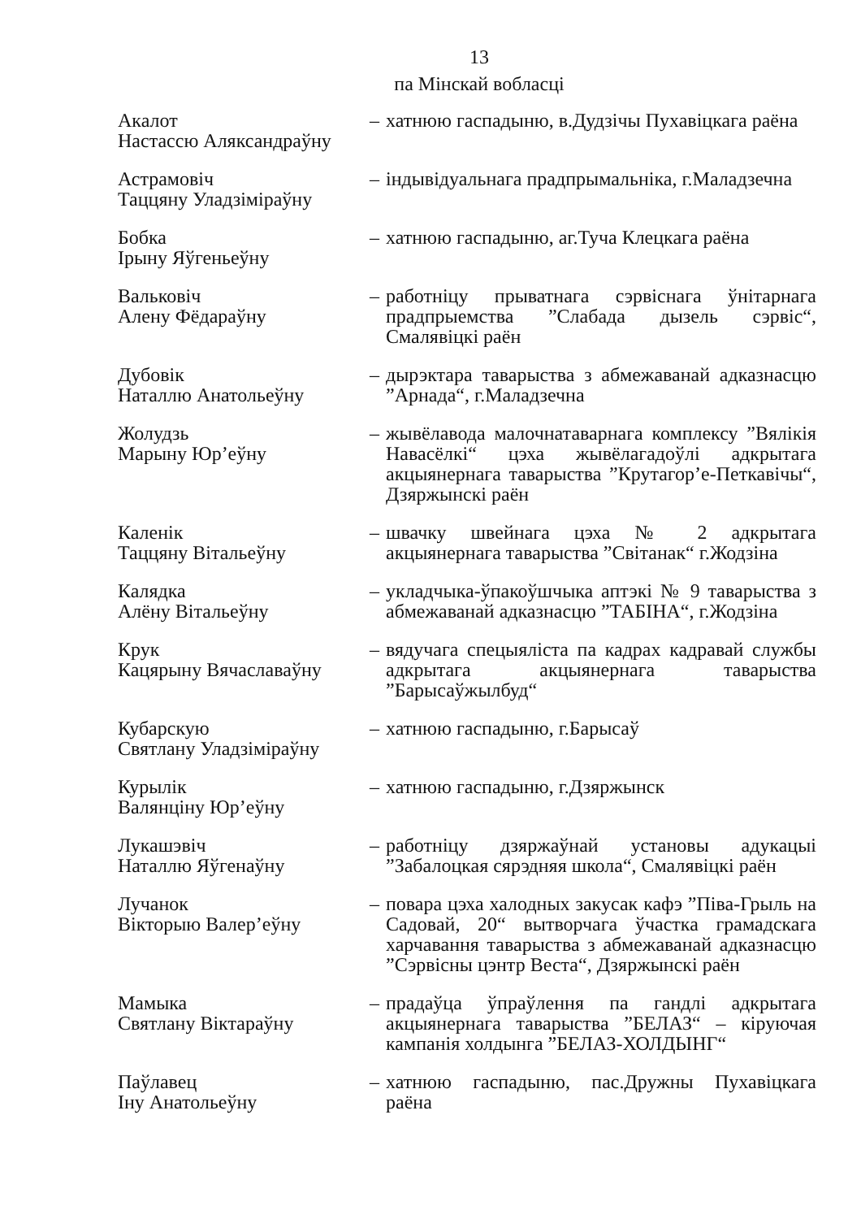13
па Мінскай вобласці
Акалот
Настассю Аляксандраўну
– хатнюю гаспадыню, в.Дудзічы Пухавіцкага раёна
Астрамовіч
Таццяну Уладзіміраўну
– індывідуальнага прадпрымальніка, г.Маладзечна
Бобка
Ірыну Яўгеньеўну
– хатнюю гаспадыню, аг.Туча Клецкага раёна
Вальковіч
Алену Фёдараўну
– работніцу прыватнага сэрвіснага ўнітарнага прадпрыемства ”Слабада дызель сэрвіс“, Смалявіцкі раён
Дубовік
Наталлю Анатольеўну
– дырэктара таварыства з абмежаванай адказнасцю ”Арнада“, г.Маладзечна
Жолудзь
Марыну Юр’еўну
– жывёлавода малочнатаварнага комплексу ”Вялікія Навасёлкі“ цэха жывёлагадоўлі адкрытага акцыянернага таварыства ”Крутагор’е-Петкавічы“, Дзяржынскі раён
Каленік
Таццяну Вітальеўну
– швачку швейнага цэха № 2 адкрытага акцыянернага таварыства ”Світанак“ г.Жодзіна
Калядка
Алёну Вітальеўну
– укладчыка-ўпакоўшчыка аптэкі № 9 таварыства з абмежаванай адказнасцю ”ТАБІНА“, г.Жодзіна
Крук
Кацярыну Вячаславаўну
– вядучага спецыяліста па кадрах кадравай службы адкрытага акцыянернага таварыства ”Барысаўжылбуд“
Кубарскую
Святлану Уладзіміраўну
– хатнюю гаспадыню, г.Барысаў
Курылік
Валянціну Юр’еўну
– хатнюю гаспадыню, г.Дзяржынск
Лукашэвіч
Наталлю Яўгенаўну
– работніцу дзяржаўнай установы адукацыі ”Забалоцкая сярэдняя школа“, Смалявіцкі раён
Лучанок
Вікторыю Валер’еўну
– повара цэха халодных закусак кафэ ”Піва-Грыль на Садовай, 20“ вытворчага ўчастка грамадскага харчавання таварыства з абмежаванай адказнасцю ”Сэрвісны цэнтр Веста“, Дзяржынскі раён
Мамыка
Святлану Віктараўну
– прадаўца ўпраўлення па гандлі адкрытага акцыянернага таварыства ”БЕЛАЗ“ – кіруючая кампанія холдынга ”БЕЛАЗ-ХОЛДЫНГ“
Паўлавец
Іну Анатольеўну
– хатнюю гаспадыню, пас.Дружны Пухавіцкага раёна